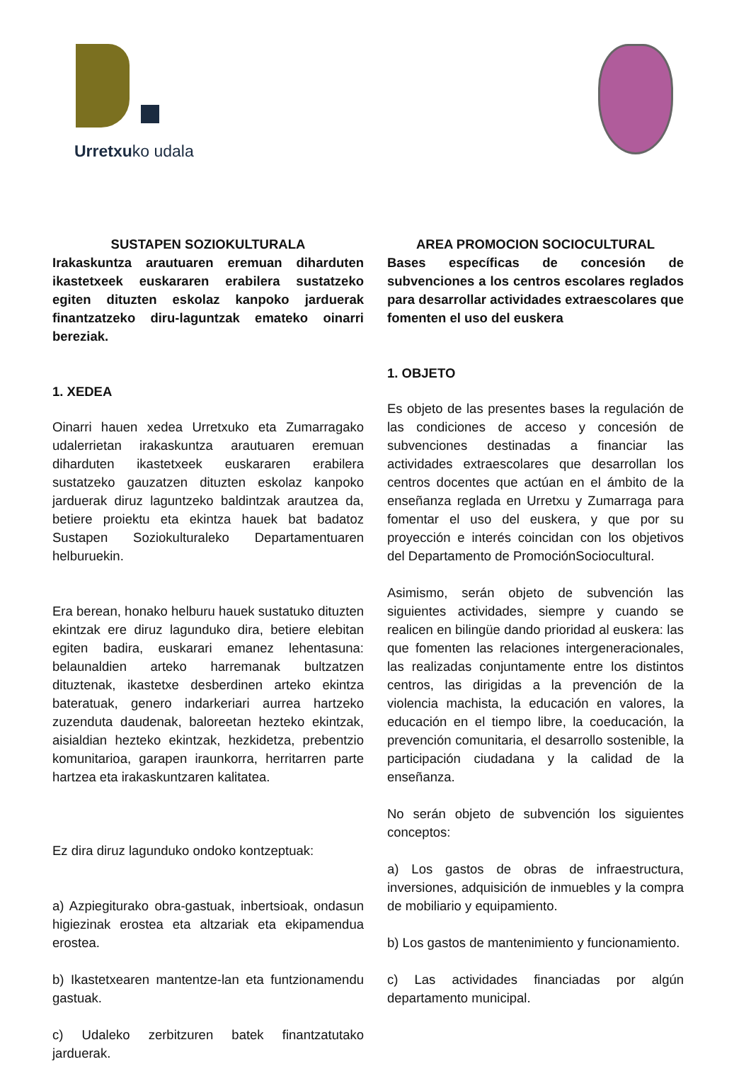Urretxuko udala
SUSTAPEN SOZIOKULTURALA
Irakaskuntza arautuaren eremuan diharduten ikastetxeek euskararen erabilera sustatzeko egiten dituzten eskolaz kanpoko jarduerak finantzatzeko diru-laguntzak emateko oinarri bereziak.
1. XEDEA
Oinarri hauen xedea Urretxuko eta Zumarragako udalerrietan irakaskuntza arautuaren eremuan diharduten ikastetxeek euskararen erabilera sustatzeko gauzatzen dituzten eskolaz kanpoko jarduerak diruz laguntzeko baldintzak arautzea da, betiere proiektu eta ekintza hauek bat badatoz Sustapen Soziokulturaleko Departamentuaren helburuekin.
Era berean, honako helburu hauek sustatuko dituzten ekintzak ere diruz lagunduko dira, betiere elebitan egiten badira, euskarari emanez lehentasuna: belaunaldien arteko harremanak bultzatzen dituztenak, ikastetxe desberdinen arteko ekintza bateratuak, genero indarkeriari aurrea hartzeko zuzenduta daudenak, baloreetan hezteko ekintzak, aisialdian hezteko ekintzak, hezkidetza, prebentzio komunitarioa, garapen iraunkorra, herritarren parte hartzea eta irakaskuntzaren kalitatea.
Ez dira diruz lagunduko ondoko kontzeptuak:
a) Azpiegiturako obra-gastuak, inbertsioak, ondasun higiezinak erostea eta altzariak eta ekipamendua erostea.
b) Ikastetxearen mantentze-lan eta funtzionamendu gastuak.
c) Udaleko zerbitzuren batek finantzatutako jarduerak.
AREA PROMOCION SOCIOCULTURAL
Bases específicas de concesión de subvenciones a los centros escolares reglados para desarrollar actividades extraescolares que fomenten el uso del euskera
1. OBJETO
Es objeto de las presentes bases la regulación de las condiciones de acceso y concesión de subvenciones destinadas a financiar las actividades extraescolares que desarrollan los centros docentes que actúan en el ámbito de la enseñanza reglada en Urretxu y Zumarraga para fomentar el uso del euskera, y que por su proyección e interés coincidan con los objetivos del Departamento de PromociónSociocultural.
Asimismo, serán objeto de subvención las siguientes actividades, siempre y cuando se realicen en bilingüe dando prioridad al euskera: las que fomenten las relaciones intergeneracionales, las realizadas conjuntamente entre los distintos centros, las dirigidas a la prevención de la violencia machista, la educación en valores, la educación en el tiempo libre, la coeducación, la prevención comunitaria, el desarrollo sostenible, la participación ciudadana y la calidad de la enseñanza.
No serán objeto de subvención los siguientes conceptos:
a) Los gastos de obras de infraestructura, inversiones, adquisición de inmuebles y la compra de mobiliario y equipamiento.
b) Los gastos de mantenimiento y funcionamiento.
c) Las actividades financiadas por algún departamento municipal.